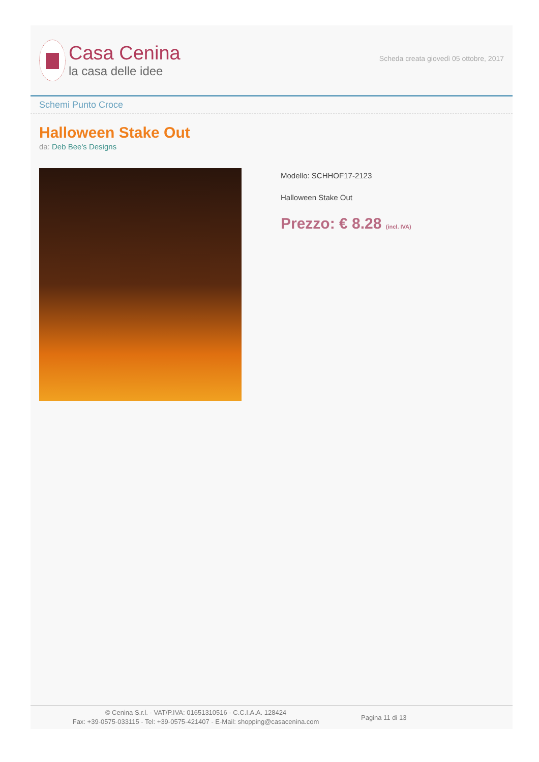Casa Cenina
la casa delle idee
Scheda creata giovedì 05 ottobre, 2017
Schemi Punto Croce
Halloween Stake Out
da: Deb Bee's Designs
Modello: SCHHOF17-2123
Halloween Stake Out
Prezzo: € 8.28 (incl. IVA)
© Cenina S.r.l. - VAT/P.IVA: 01651310516 - C.C.I.A.A. 128424
Fax: +39-0575-033115 - Tel: +39-0575-421407 - E-Mail: shopping@casacenina.com
Pagina 11 di 13